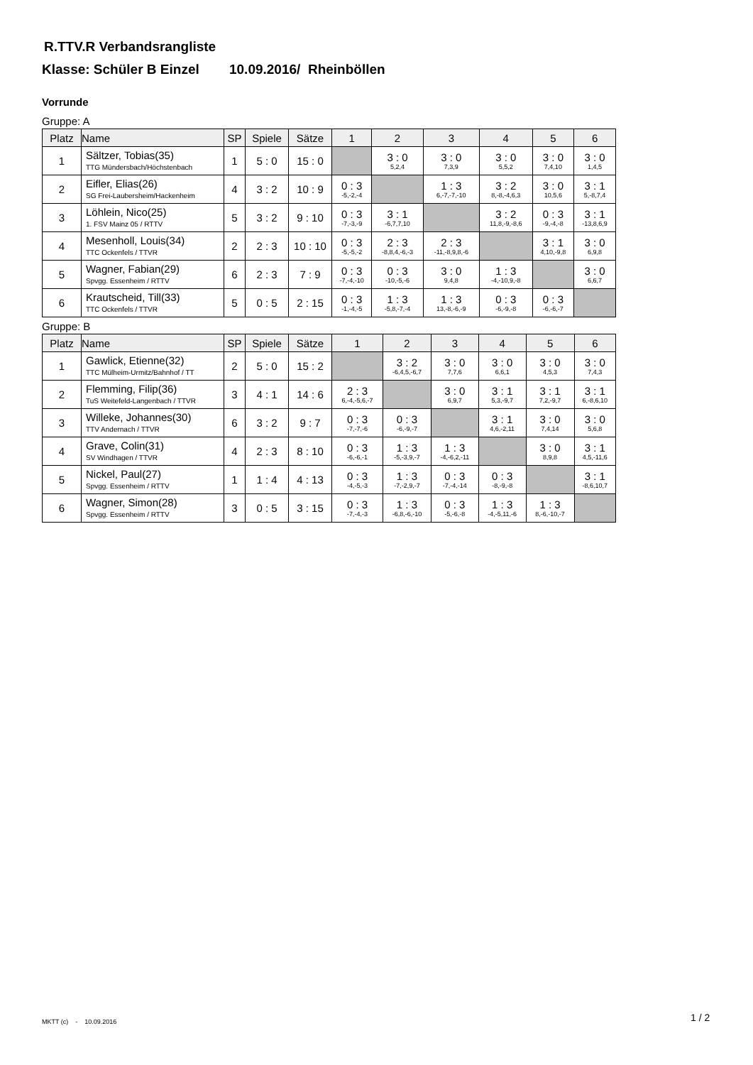R.TTV.R Verbandsrangliste
Klasse: Schüler B Einzel 10.09.2016/ Rheinböllen
Vorrunde
Gruppe: A
| Platz | Name | SP | Spiele | Sätze | 1 | 2 | 3 | 4 | 5 | 6 |
| --- | --- | --- | --- | --- | --- | --- | --- | --- | --- | --- |
| 1 | Sältzer, Tobias(35) TTG Mündersbach/Höchstenbach | 1 | 5 : 0 | 15 : 0 | | 3 : 0 5,2,4 | 3 : 0 7,3,9 | 3 : 0 5,5,2 | 3 : 0 7,4,10 | 3 : 0 1,4,5 |
| 2 | Eifler, Elias(26) SG Frei-Laubersheim/Hackenheim | 4 | 3 : 2 | 10 : 9 | 0 : 3 -5,-2,-4 | | 1 : 3 6,-7,-7,-10 | 3 : 2 8,-8,-4,6,3 | 3 : 0 10,5,6 | 3 : 1 5,-8,7,4 |
| 3 | Löhlein, Nico(25) 1. FSV Mainz 05 / RTTV | 5 | 3 : 2 | 9 : 10 | 0 : 3 -7,-3,-9 | 3 : 1 -6,7,7,10 | | 3 : 2 11,8,-9,-8,6 | 0 : 3 -9,-4,-8 | 3 : 1 -13,8,6,9 |
| 4 | Mesenholl, Louis(34) TTC Ockenfels / TTVR | 2 | 2 : 3 | 10 : 10 | 0 : 3 -5,-5,-2 | 2 : 3 -8,8,4,-6,-3 | 2 : 3 -11,-8,9,8,-6 | | 3 : 1 4,10,-9,8 | 3 : 0 6,9,8 |
| 5 | Wagner, Fabian(29) Spvgg. Essenheim / RTTV | 6 | 2 : 3 | 7 : 9 | 0 : 3 -7,-4,-10 | 0 : 3 -10,-5,-6 | 3 : 0 9,4,8 | 1 : 3 -4,-10,9,-8 | | 3 : 0 6,6,7 |
| 6 | Krautscheid, Till(33) TTC Ockenfels / TTVR | 5 | 0 : 5 | 2 : 15 | 0 : 3 -1,-4,-5 | 1 : 3 -5,8,-7,-4 | 1 : 3 13,-8,-6,-9 | 0 : 3 -6,-9,-8 | 0 : 3 -6,-6,-7 | |
Gruppe: B
| Platz | Name | SP | Spiele | Sätze | 1 | 2 | 3 | 4 | 5 | 6 |
| --- | --- | --- | --- | --- | --- | --- | --- | --- | --- | --- |
| 1 | Gawlick, Etienne(32) TTC Mülheim-Urmitz/Bahnhof / TT | 2 | 5 : 0 | 15 : 2 | | 3 : 2 -6,4,5,-6,7 | 3 : 0 7,7,6 | 3 : 0 6,6,1 | 3 : 0 4,5,3 | 3 : 0 7,4,3 |
| 2 | Flemming, Filip(36) TuS Weitefeld-Langenbach / TTVR | 3 | 4 : 1 | 14 : 6 | 2 : 3 6,-4,-5,6,-7 | | 3 : 0 6,9,7 | 3 : 1 5,3,-9,7 | 3 : 1 7,2,-9,7 | 3 : 1 6,-8,6,10 |
| 3 | Willeke, Johannes(30) TTV Andernach / TTVR | 6 | 3 : 2 | 9 : 7 | 0 : 3 -7,-7,-6 | 0 : 3 -6,-9,-7 | | 3 : 1 4,6,-2,11 | 3 : 0 7,4,14 | 3 : 0 5,6,8 |
| 4 | Grave, Colin(31) SV Windhagen / TTVR | 4 | 2 : 3 | 8 : 10 | 0 : 3 -6,-6,-1 | 1 : 3 -5,-3,9,-7 | 1 : 3 -4,-6,2,-11 | | 3 : 0 8,9,8 | 3 : 1 4,5,-11,6 |
| 5 | Nickel, Paul(27) Spvgg. Essenheim / RTTV | 1 | 1 : 4 | 4 : 13 | 0 : 3 -4,-5,-3 | 1 : 3 -7,-2,9,-7 | 0 : 3 -7,-4,-14 | 0 : 3 -8,-9,-8 | | 3 : 1 -8,6,10,7 |
| 6 | Wagner, Simon(28) Spvgg. Essenheim / RTTV | 3 | 0 : 5 | 3 : 15 | 0 : 3 -7,-4,-3 | 1 : 3 -6,8,-6,-10 | 0 : 3 -5,-6,-8 | 1 : 3 -4,-5,11,-6 | 1 : 3 8,-6,-10,-7 | |
MKTT (c) - 10.09.2016 1 / 2